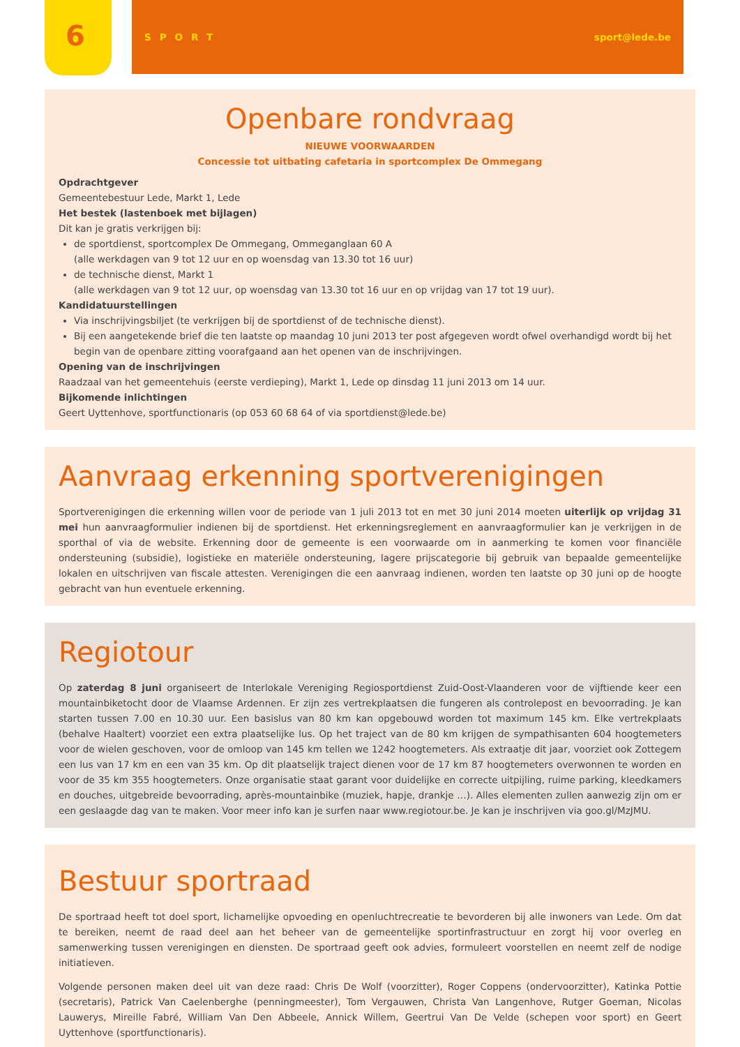6
SPORT sport@lede.be
Openbare rondvraag
NIEUWE VOORWAARDEN
Concessie tot uitbating cafetaria in sportcomplex De Ommegang
Opdrachtgever
Gemeentebestuur Lede, Markt 1, Lede
Het bestek (lastenboek met bijlagen)
Dit kan je gratis verkrijgen bij:
de sportdienst, sportcomplex De Ommegang, Ommeganglaan 60 A
(alle werkdagen van 9 tot 12 uur en op woensdag van 13.30 tot 16 uur)
de technische dienst, Markt 1
(alle werkdagen van 9 tot 12 uur, op woensdag van 13.30 tot 16 uur en op vrijdag van 17 tot 19 uur).
Kandidatuurstellingen
Via inschrijvingsbiljet (te verkrijgen bij de sportdienst of de technische dienst).
Bij een aangetekende brief die ten laatste op maandag 10 juni 2013 ter post afgegeven wordt ofwel overhandigd wordt bij het begin van de openbare zitting voorafgaand aan het openen van de inschrijvingen.
Opening van de inschrijvingen
Raadzaal van het gemeentehuis (eerste verdieping), Markt 1, Lede op dinsdag 11 juni 2013 om 14 uur.
Bijkomende inlichtingen
Geert Uyttenhove, sportfunctionaris (op 053 60 68 64 of via sportdienst@lede.be)
Aanvraag erkenning sportverenigingen
Sportverenigingen die erkenning willen voor de periode van 1 juli 2013 tot en met 30 juni 2014 moeten uiterlijk op vrijdag 31 mei hun aanvraagformulier indienen bij de sportdienst. Het erkenningsreglement en aanvraagformulier kan je verkrijgen in de sporthal of via de website. Erkenning door de gemeente is een voorwaarde om in aanmerking te komen voor financiële ondersteuning (subsidie), logistieke en materiële ondersteuning, lagere prijscategorie bij gebruik van bepaalde gemeentelijke lokalen en uitschrijven van fiscale attesten. Verenigingen die een aanvraag indienen, worden ten laatste op 30 juni op de hoogte gebracht van hun eventuele erkenning.
Regiotour
Op zaterdag 8 juni organiseert de Interlokale Vereniging Regiosportdienst Zuid-Oost-Vlaanderen voor de vijftiende keer een mountainbiketocht door de Vlaamse Ardennen. Er zijn zes vertrekplaatsen die fungeren als controlepost en bevoorrading. Je kan starten tussen 7.00 en 10.30 uur. Een basislus van 80 km kan opgebouwd worden tot maximum 145 km. Elke vertrekplaats (behalve Haaltert) voorziet een extra plaatselijke lus. Op het traject van de 80 km krijgen de sympathisanten 604 hoogtemeters voor de wielen geschoven, voor de omloop van 145 km tellen we 1242 hoogtemeters. Als extraatje dit jaar, voorziet ook Zottegem een lus van 17 km en een van 35 km. Op dit plaatselijk traject dienen voor de 17 km 87 hoogtemeters overwonnen te worden en voor de 35 km 355 hoogtemeters. Onze organisatie staat garant voor duidelijke en correcte uitpijling, ruime parking, kleedkamers en douches, uitgebreide bevoorrading, après-mountainbike (muziek, hapje, drankje …). Alles elementen zullen aanwezig zijn om er een geslaagde dag van te maken. Voor meer info kan je surfen naar www.regiotour.be. Je kan je inschrijven via goo.gl/MzJMU.
Bestuur sportraad
De sportraad heeft tot doel sport, lichamelijke opvoeding en openluchtrecreatie te bevorderen bij alle inwoners van Lede. Om dat te bereiken, neemt de raad deel aan het beheer van de gemeentelijke sportinfrastructuur en zorgt hij voor overleg en samenwerking tussen verenigingen en diensten. De sportraad geeft ook advies, formuleert voorstellen en neemt zelf de nodige initiatieven.
Volgende personen maken deel uit van deze raad: Chris De Wolf (voorzitter), Roger Coppens (ondervoorzitter), Katinka Pottie (secretaris), Patrick Van Caelenberghe (penningmeester), Tom Vergauwen, Christa Van Langenhove, Rutger Goeman, Nicolas Lauwerys, Mireille Fabré, William Van Den Abbeele, Annick Willem, Geertrui Van De Velde (schepen voor sport) en Geert Uyttenhove (sportfunctionaris).